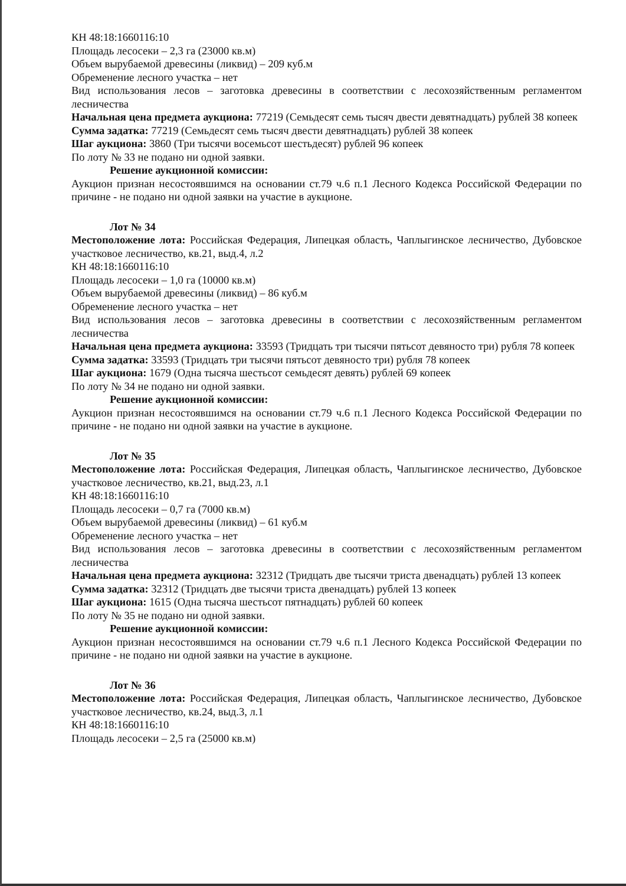КН 48:18:1660116:10
Площадь лесосеки – 2,3 га (23000 кв.м)
Объем вырубаемой древесины (ликвид) – 209 куб.м
Обременение лесного участка – нет
Вид использования лесов – заготовка древесины в соответствии с лесохозяйственным регламентом лесничества
Начальная цена предмета аукциона: 77219 (Семьдесят семь тысяч двести девятнадцать) рублей 38 копеек
Сумма задатка: 77219 (Семьдесят семь тысяч двести девятнадцать) рублей 38 копеек
Шаг аукциона: 3860 (Три тысячи восемьсот шестьдесят) рублей 96 копеек
По лоту № 33 не подано ни одной заявки.
Решение аукционной комиссии:
Аукцион признан несостоявшимся на основании ст.79 ч.6 п.1 Лесного Кодекса Российской Федерации по причине - не подано ни одной заявки на участие в аукционе.
Лот № 34
Местоположение лота: Российская Федерация, Липецкая область, Чаплыгинское лесничество, Дубовское участковое лесничество, кв.21, выд.4, л.2
КН 48:18:1660116:10
Площадь лесосеки – 1,0 га (10000 кв.м)
Объем вырубаемой древесины (ликвид) – 86 куб.м
Обременение лесного участка – нет
Вид использования лесов – заготовка древесины в соответствии с лесохозяйственным регламентом лесничества
Начальная цена предмета аукциона: 33593 (Тридцать три тысячи пятьсот девяносто три) рубля 78 копеек
Сумма задатка: 33593 (Тридцать три тысячи пятьсот девяносто три) рубля 78 копеек
Шаг аукциона: 1679 (Одна тысяча шестьсот семьдесят девять) рублей 69 копеек
По лоту № 34 не подано ни одной заявки.
Решение аукционной комиссии:
Аукцион признан несостоявшимся на основании ст.79 ч.6 п.1 Лесного Кодекса Российской Федерации по причине - не подано ни одной заявки на участие в аукционе.
Лот № 35
Местоположение лота: Российская Федерация, Липецкая область, Чаплыгинское лесничество, Дубовское участковое лесничество, кв.21, выд.23, л.1
КН 48:18:1660116:10
Площадь лесосеки – 0,7 га (7000 кв.м)
Объем вырубаемой древесины (ликвид) – 61 куб.м
Обременение лесного участка – нет
Вид использования лесов – заготовка древесины в соответствии с лесохозяйственным регламентом лесничества
Начальная цена предмета аукциона: 32312 (Тридцать две тысячи триста двенадцать) рублей 13 копеек
Сумма задатка: 32312 (Тридцать две тысячи триста двенадцать) рублей 13 копеек
Шаг аукциона: 1615 (Одна тысяча шестьсот пятнадцать) рублей 60 копеек
По лоту № 35 не подано ни одной заявки.
Решение аукционной комиссии:
Аукцион признан несостоявшимся на основании ст.79 ч.6 п.1 Лесного Кодекса Российской Федерации по причине - не подано ни одной заявки на участие в аукционе.
Лот № 36
Местоположение лота: Российская Федерация, Липецкая область, Чаплыгинское лесничество, Дубовское участковое лесничество, кв.24, выд.3, л.1
КН 48:18:1660116:10
Площадь лесосеки – 2,5 га (25000 кв.м)